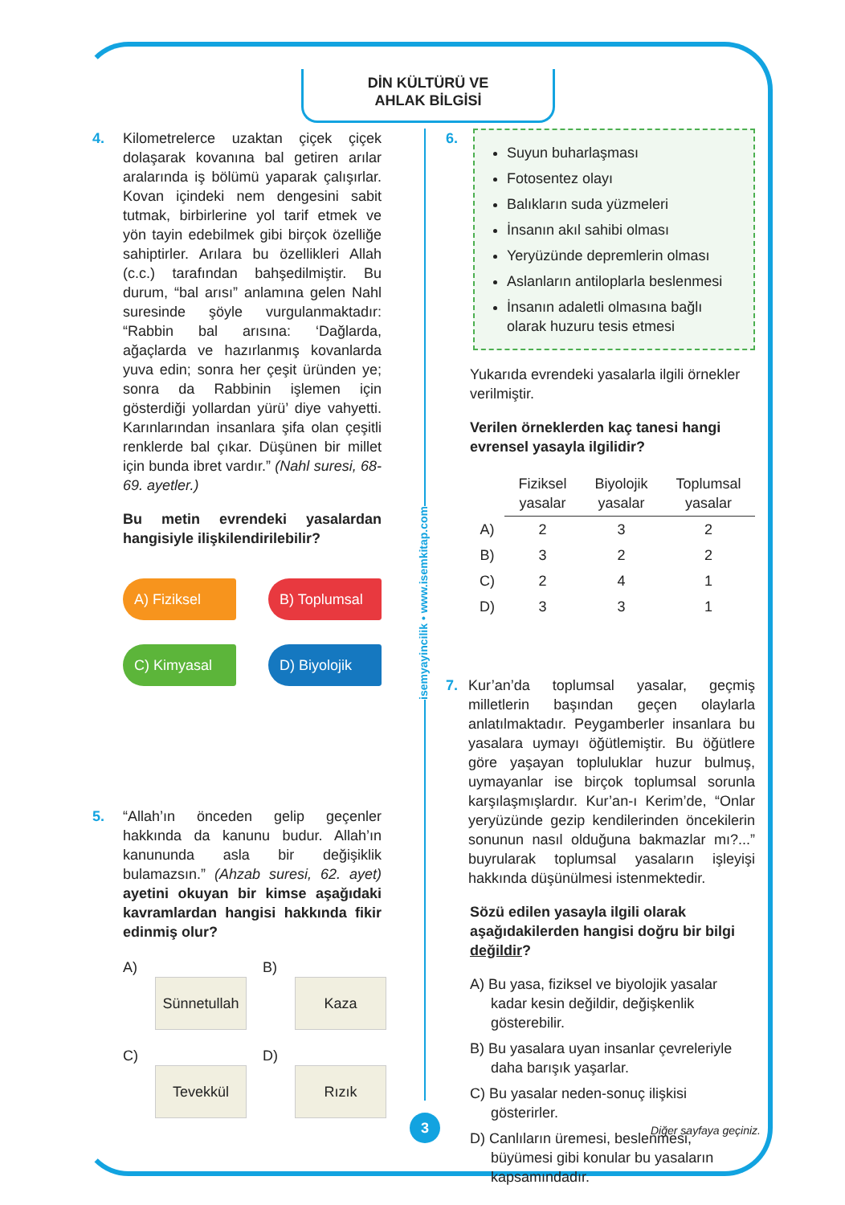DİN KÜLTÜRÜ VE
AHLAK BİLGİSİ
isemyayincilik • www.isemkitap.com
4. Kilometrelerce uzaktan çiçek çiçek dolaşarak kovanına bal getiren arılar aralarında iş bölümü yaparak çalışırlar. Kovan içindeki nem dengesini sabit tutmak, birbirlerine yol tarif etmek ve yön tayin edebilmek gibi birçok özelliğe sahiptirler. Arılara bu özellikleri Allah (c.c.) tarafından bahşedilmiştir. Bu durum, “bal arısı” anlamına gelen Nahl suresinde şöyle vurgulanmaktadır: “Rabbin bal arısına: ‘Dağlarda, ağaçlarda ve hazırlanmış kovanlarda yuva edin; sonra her çeşit üründen ye; sonra da Rabbinin işlemen için gösterdiği yollardan yürü’ diye vahyetti. Karınlarından insanlara şifa olan çeşitli renklerde bal çıkar. Düşünen bir millet için bunda ibret vardır.” (Nahl suresi, 68-69. ayetler.)
Bu metin evrendeki yasalardan hangisiyle ilişkilendirilebilir?
A) Fiziksel
B) Toplumsal
C) Kimyasal
D) Biyolojik
5. “Allah’ın önceden gelip geçenler hakkında da kanunu budur. Allah’ın kanununda asla bir değişiklik bulamazsın.” (Ahzab suresi, 62. ayet) ayetini okuyan bir kimse aşağıdaki kavramlardan hangisi hakkında fikir edinmiş olur?
A)
Sünnetullah
B)
Kaza
C)
Tevekkül
D)
Rızık
6.
Suyun buharlaşması
Fotosentez olayı
Balıkların suda yüzmeleri
İnsanın akıl sahibi olması
Yeryüzünde depremlerin olması
Aslanların antiloplarla beslenmesi
İnsanın adaletli olmasına bağlı olarak huzuru tesis etmesi
Yukarıda evrendeki yasalarla ilgili örnekler verilmiştir.
Verilen örneklerden kaç tanesi hangi evrensel yasayla ilgilidir?
| | Fiziksel yasalar | Biyolojik yasalar | Toplumsal yasalar |
| A) | 2 | 3 | 2 |
| B) | 3 | 2 | 2 |
| C) | 2 | 4 | 1 |
| D) | 3 | 3 | 1 |
7. Kur’an’da toplumsal yasalar, geçmiş milletlerin başından geçen olaylarla anlatılmaktadır. Peygamberler insanlara bu yasalara uymayı öğütlemiştir. Bu öğütlere göre yaşayan topluluklar huzur bulmuş, uymayanlar ise birçok toplumsal sorunla karşılaşmışlardır. Kur’an-ı Kerim’de, “Onlar yeryüzünde gezip kendilerinden öncekilerin sonunun nasıl olduğuna bakmazlar mı?...” buyrularak toplumsal yasaların işleyişi hakkında düşünülmesi istenmektedir.
Sözü edilen yasayla ilgili olarak aşağıdakilerden hangisi doğru bir bilgi değildir?
A) Bu yasa, fiziksel ve biyolojik yasalar kadar kesin değildir, değişkenlik gösterebilir.
B) Bu yasalara uyan insanlar çevreleriyle daha barışık yaşarlar.
C) Bu yasalar neden-sonuç ilişkisi gösterirler.
D) Canlıların üremesi, beslenmesi, büyümesi gibi konular bu yasaların kapsamındadır.
3 Diğer sayfaya geçiniz.